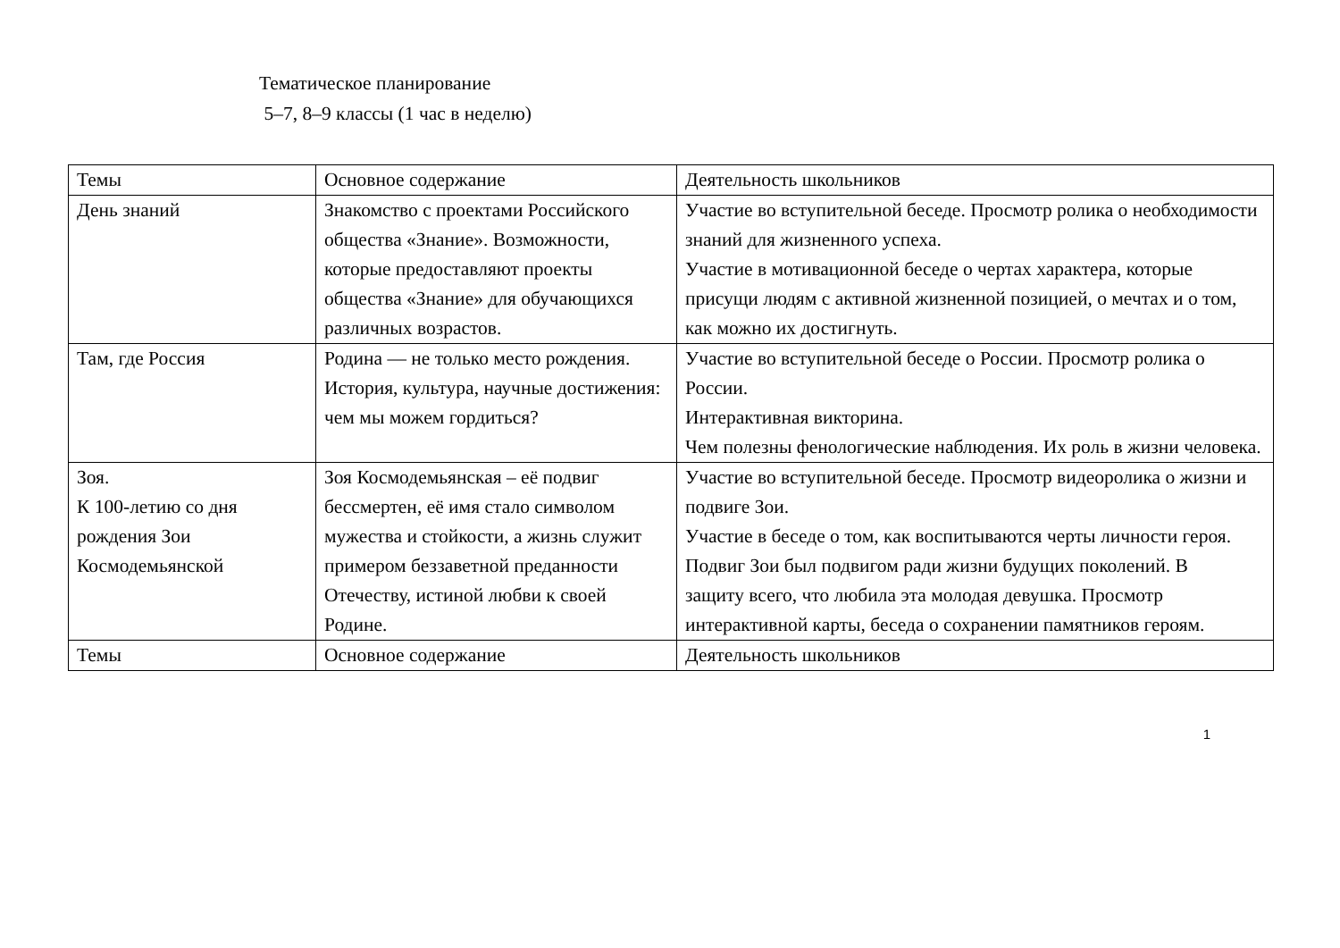Тематическое планирование
5–7, 8–9 классы (1 час в неделю)
| Темы | Основное содержание | Деятельность школьников |
| День знаний | Знакомство с проектами Российского общества «Знание». Возможности, которые предоставляют проекты общества «Знание» для обучающихся различных возрастов. | Участие во вступительной беседе. Просмотр ролика о необходимости знаний для жизненного успеха. Участие в мотивационной беседе о чертах характера, которые присущи людям с активной жизненной позицией, о мечтах и о том, как можно их достигнуть. |
| Там, где Россия | Родина — не только место рождения. История, культура, научные достижения: чем мы можем гордиться? | Участие во вступительной беседе о России. Просмотр ролика о России. Интерактивная викторина. Чем полезны фенологические наблюдения. Их роль в жизни человека. |
| Зоя. К 100-летию со дня рождения Зои Космодемьянской | Зоя Космодемьянская – её подвиг бессмертен, её имя стало символом мужества и стойкости, а жизнь служит примером беззаветной преданности Отечеству, истиной любви к своей Родине. | Участие во вступительной беседе. Просмотр видеоролика о жизни и подвиге Зои. Участие в беседе о том, как воспитываются черты личности героя. Подвиг Зои был подвигом ради жизни будущих поколений. В защиту всего, что любила эта молодая девушка. Просмотр интерактивной карты, беседа о сохранении памятников героям. |
| Темы | Основное содержание | Деятельность школьников |
1